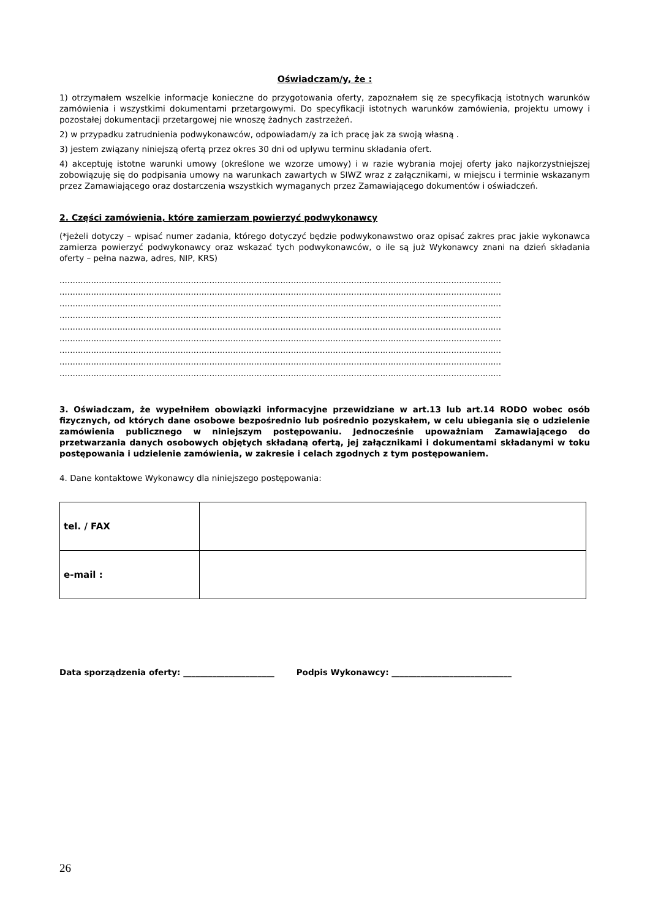Oświadczam/y, że :
1) otrzymałem wszelkie informacje konieczne do przygotowania oferty, zapoznałem się ze specyfikacją istotnych warunków zamówienia i wszystkimi dokumentami przetargowymi. Do specyfikacji istotnych warunków zamówienia, projektu umowy i pozostałej dokumentacji przetargowej nie wnoszę żadnych zastrzeżeń.
2) w przypadku zatrudnienia podwykonawców, odpowiadam/y za ich pracę jak za swoją własną .
3) jestem związany niniejszą ofertą przez okres 30 dni od upływu terminu składania ofert.
4) akceptuję istotne warunki umowy (określone we wzorze umowy) i w razie wybrania mojej oferty jako najkorzystniejszej zobowiązuję się do podpisania umowy na warunkach zawartych w SIWZ wraz z załącznikami, w miejscu i terminie wskazanym przez Zamawiającego oraz dostarczenia wszystkich wymaganych przez Zamawiającego dokumentów i oświadczeń.
2. Części zamówienia, które zamierzam powierzyć podwykonawcy
(*jeżeli dotyczy – wpisać numer zadania, którego dotyczyć będzie podwykonawstwo oraz opisać zakres prac jakie wykonawca zamierza powierzyć podwykonawcy oraz wskazać tych podwykonawców, o ile są już Wykonawcy znani na dzień składania oferty – pełna nazwa, adres, NIP, KRS)
........................................................................................................................................................................
........................................................................................................................................................................
........................................................................................................................................................................
........................................................................................................................................................................
........................................................................................................................................................................
........................................................................................................................................................................
........................................................................................................................................................................
........................................................................................................................................................................
........................................................................................................................................................................
3. Oświadczam, że wypełniłem obowiązki informacyjne przewidziane w art.13 lub art.14 RODO wobec osób fizycznych, od których dane osobowe bezpośrednio lub pośrednio pozyskałem, w celu ubiegania się o udzielenie zamówienia publicznego w niniejszym postępowaniu. Jednocześnie upoważniam Zamawiającego do przetwarzania danych osobowych objętych składaną ofertą, jej załącznikami i dokumentami składanymi w toku postępowania i udzielenie zamówienia, w zakresie i celach zgodnych z tym postępowaniem.
4. Dane kontaktowe Wykonawcy dla niniejszego postępowania:
| tel. / FAX | |
| e-mail : | |
Data sporządzenia oferty: ______________________ Podpis Wykonawcy: _____________________________
26